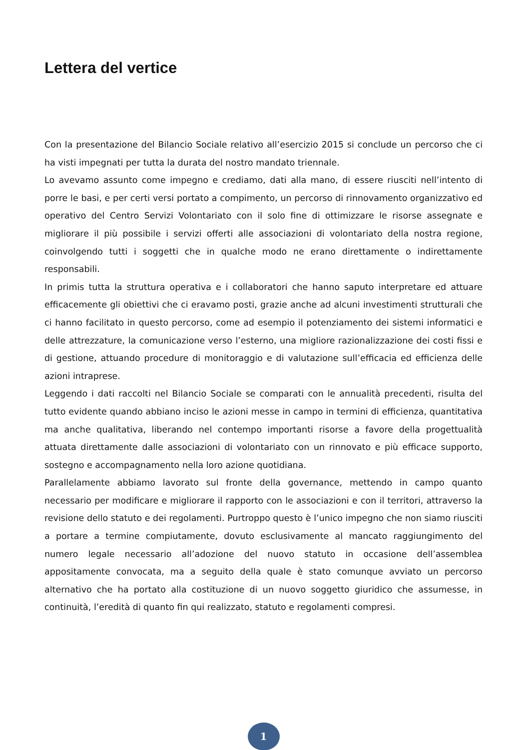Lettera del vertice
Con la presentazione del Bilancio Sociale relativo all’esercizio 2015 si conclude un percorso che ci ha visti impegnati per tutta la durata del nostro mandato triennale.
Lo avevamo assunto come impegno e crediamo, dati alla mano, di essere riusciti nell’intento di porre le basi, e per certi versi portato a compimento, un percorso di rinnovamento organizzativo ed operativo del Centro Servizi Volontariato con il solo fine di ottimizzare le risorse assegnate e migliorare il più possibile i servizi offerti alle associazioni di volontariato della nostra regione, coinvolgendo tutti i soggetti che in qualche modo ne erano direttamente o indirettamente responsabili.
In primis tutta la struttura operativa e i collaboratori che hanno saputo interpretare ed attuare efficacemente gli obiettivi che ci eravamo posti, grazie anche ad alcuni investimenti strutturali che ci hanno facilitato in questo percorso, come ad esempio il potenziamento dei sistemi informatici e delle attrezzature, la comunicazione verso l’esterno, una migliore razionalizzazione dei costi fissi e di gestione, attuando procedure di monitoraggio e di valutazione sull’efficacia ed efficienza delle azioni intraprese.
Leggendo i dati raccolti nel Bilancio Sociale se comparati con le annualità precedenti, risulta del tutto evidente quando abbiano inciso le azioni messe in campo in termini di efficienza, quantitativa ma anche qualitativa, liberando nel contempo importanti risorse a favore della progettualità attuata direttamente dalle associazioni di volontariato con un rinnovato e più efficace supporto, sostegno e accompagnamento nella loro azione quotidiana.
Parallelamente abbiamo lavorato sul fronte della governance, mettendo in campo quanto necessario per modificare e migliorare il rapporto con le associazioni e con il territori, attraverso la revisione dello statuto e dei regolamenti. Purtroppo questo è l’unico impegno che non siamo riusciti a portare a termine compiutamente, dovuto esclusivamente al mancato raggiungimento del numero legale necessario all’adozione del nuovo statuto in occasione dell’assemblea appositamente convocata, ma a seguito della quale è stato comunque avviato un percorso alternativo che ha portato alla costituzione di un nuovo soggetto giuridico che assumesse, in continuità, l’eredità di quanto fin qui realizzato, statuto e regolamenti compresi.
1